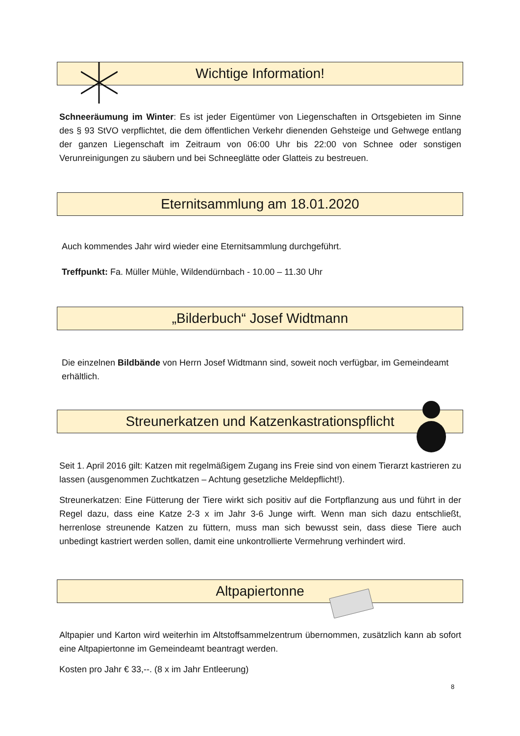Wichtige Information!
Schneeräumung im Winter: Es ist jeder Eigentümer von Liegenschaften in Ortsgebieten im Sinne des § 93 StVO verpflichtet, die dem öffentlichen Verkehr dienenden Gehsteige und Gehwege entlang der ganzen Liegenschaft im Zeitraum von 06:00 Uhr bis 22:00 von Schnee oder sonstigen Verunreinigungen zu säubern und bei Schneeglätte oder Glatteis zu bestreuen.
Eternitsammlung am 18.01.2020
Auch kommendes Jahr wird wieder eine Eternitsammlung durchgeführt.
Treffpunkt: Fa. Müller Mühle, Wildendürnbach - 10.00 – 11.30 Uhr
„Bilderbuch“ Josef Widtmann
Die einzelnen Bildbände von Herrn Josef Widtmann sind, soweit noch verfügbar, im Gemeindeamt erhältlich.
Streunerkatzen und Katzenkastrationspflicht
Seit 1. April 2016 gilt: Katzen mit regelmäßigem Zugang ins Freie sind von einem Tierarzt kastrieren zu lassen (ausgenommen Zuchtkatzen – Achtung gesetzliche Meldepflicht!).
Streunerkatzen: Eine Fütterung der Tiere wirkt sich positiv auf die Fortpflanzung aus und führt in der Regel dazu, dass eine Katze 2-3 x im Jahr 3-6 Junge wirft. Wenn man sich dazu entschließt, herrenlose streunende Katzen zu füttern, muss man sich bewusst sein, dass diese Tiere auch unbedingt kastriert werden sollen, damit eine unkontrollierte Vermehrung verhindert wird.
Altpapiertonne
Altpapier und Karton wird weiterhin im Altstoffsammelzentrum übernommen, zusätzlich kann ab sofort eine Altpapiertonne im Gemeindeamt beantragt werden.
Kosten pro Jahr € 33,--. (8 x im Jahr Entleerung)
8